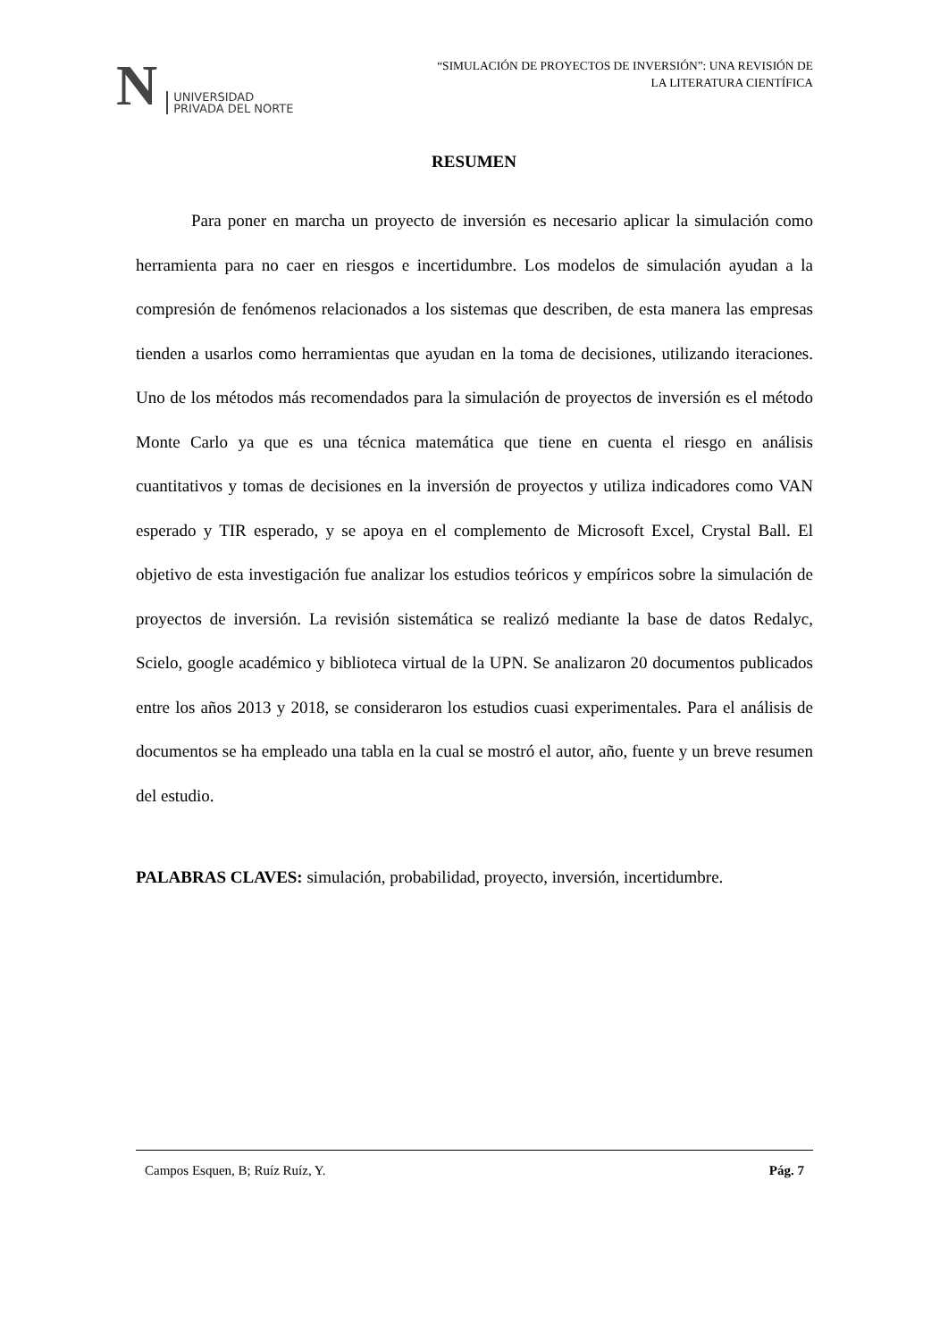N
UNIVERSIDAD
PRIVADA DEL NORTE
“SIMULACIÓN DE PROYECTOS DE INVERSIÓN”: UNA REVISIÓN DE
LA LITERATURA CIENTÍFICA
RESUMEN
Para poner en marcha un proyecto de inversión es necesario aplicar la simulación como herramienta para no caer en riesgos e incertidumbre. Los modelos de simulación ayudan a la compresión de fenómenos relacionados a los sistemas que describen, de esta manera las empresas tienden a usarlos como herramientas que ayudan en la toma de decisiones, utilizando iteraciones. Uno de los métodos más recomendados para la simulación de proyectos de inversión es el método Monte Carlo ya que es una técnica matemática que tiene en cuenta el riesgo en análisis cuantitativos y tomas de decisiones en la inversión de proyectos y utiliza indicadores como VAN esperado y TIR esperado, y se apoya en el complemento de Microsoft Excel, Crystal Ball. El objetivo de esta investigación fue analizar los estudios teóricos y empíricos sobre la simulación de proyectos de inversión. La revisión sistemática se realizó mediante la base de datos Redalyc, Scielo, google académico y biblioteca virtual de la UPN. Se analizaron 20 documentos publicados entre los años 2013 y 2018, se consideraron los estudios cuasi experimentales. Para el análisis de documentos se ha empleado una tabla en la cual se mostró el autor, año, fuente y un breve resumen del estudio.
PALABRAS CLAVES: simulación, probabilidad, proyecto, inversión, incertidumbre.
Campos Esquen, B; Ruíz Ruíz, Y. Pág. 7